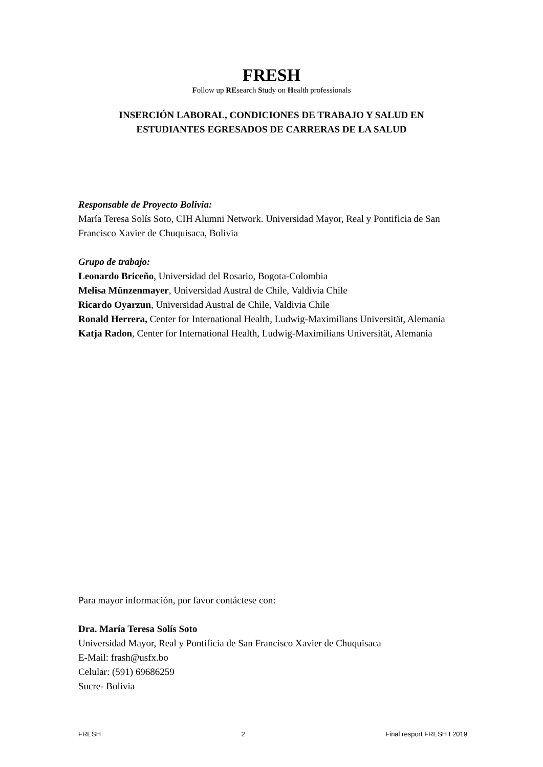FRESH
Follow up REsearch Study on Health professionals
INSERCIÓN LABORAL, CONDICIONES DE TRABAJO Y SALUD EN
ESTUDIANTES EGRESADOS DE CARRERAS DE LA SALUD
Responsable de Proyecto Bolivia:
María Teresa Solís Soto, CIH Alumni Network. Universidad Mayor, Real y Pontificia de San Francisco Xavier de Chuquisaca, Bolivia
Grupo de trabajo:
Leonardo Briceño, Universidad del Rosario, Bogota-Colombia
Melisa Münzenmayer, Universidad Austral de Chile, Valdivia Chile
Ricardo Oyarzun, Universidad Austral de Chile, Valdivia Chile
Ronald Herrera, Center for International Health, Ludwig-Maximilians Universität, Alemania
Katja Radon, Center for International Health, Ludwig-Maximilians Universität, Alemania
Para mayor información, por favor contáctese con:
Dra. María Teresa Solís Soto
Universidad Mayor, Real y Pontificia de San Francisco Xavier de Chuquisaca
E-Mail: frash@usfx.bo
Celular: (591) 69686259
Sucre- Bolivia
FRESH 2 Final resport FRESH I 2019